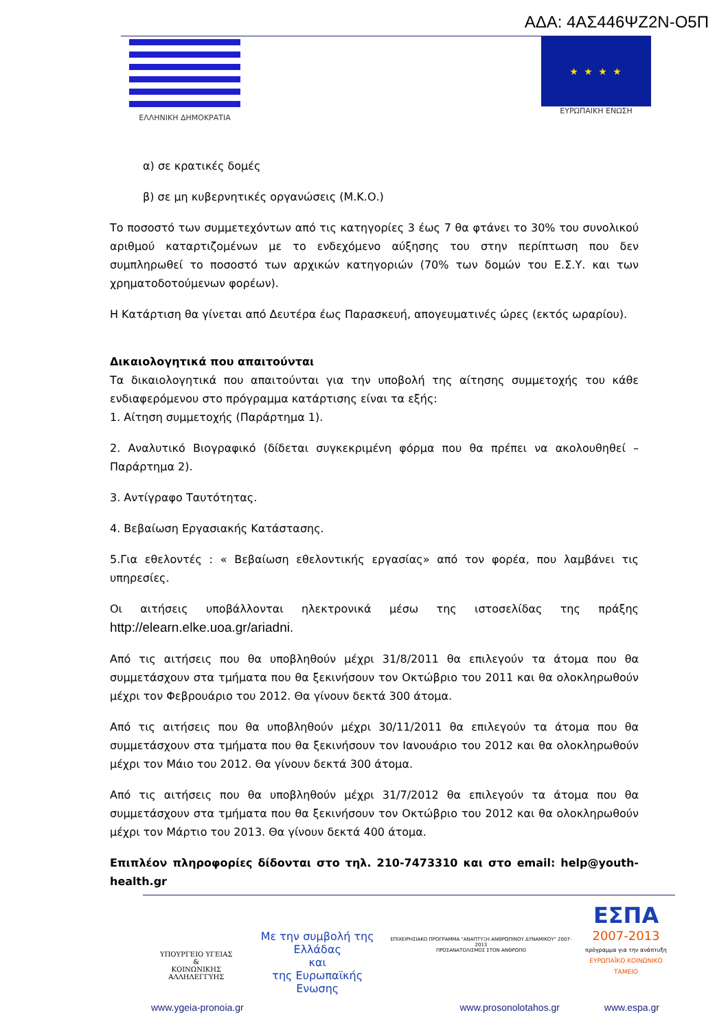ΑΔΑ: 4ΑΣ446ΨΖ2Ν-Ο5Π
ΕΛΛΗΝΙΚΗ ΔΗΜΟΚΡΑΤΙΑ
★ ★ ★ ★
ΕΥΡΩΠΑΙΚΗ ΕΝΩΣΗ
α) σε κρατικές δομές
β) σε μη κυβερνητικές οργανώσεις (Μ.Κ.Ο.)
Το ποσοστό των συμμετεχόντων από τις κατηγορίες 3 έως 7 θα φτάνει το 30% του συνολικού αριθμού καταρτιζομένων με το ενδεχόμενο αύξησης του στην περίπτωση που δεν συμπληρωθεί το ποσοστό των αρχικών κατηγοριών (70% των δομών του Ε.Σ.Υ. και των χρηματοδοτούμενων φορέων).
Η Κατάρτιση θα γίνεται από Δευτέρα έως Παρασκευή, απογευματινές ώρες (εκτός ωραρίου).
Δικαιολογητικά που απαιτούνται
Τα δικαιολογητικά που απαιτούνται για την υποβολή της αίτησης συμμετοχής του κάθε ενδιαφερόμενου στο πρόγραμμα κατάρτισης είναι τα εξής:
1. Αίτηση συμμετοχής (Παράρτημα 1).
2. Αναλυτικό Βιογραφικό (δίδεται συγκεκριμένη φόρμα που θα πρέπει να ακολουθηθεί – Παράρτημα 2).
3. Αντίγραφο Ταυτότητας.
4. Βεβαίωση Εργασιακής Κατάστασης.
5.Για εθελοντές : « Βεβαίωση εθελοντικής εργασίας» από τον φορέα, που λαμβάνει τις υπηρεσίες.
Οι αιτήσεις υποβάλλονται ηλεκτρονικά μέσω της ιστοσελίδας της πράξης http://elearn.elke.uoa.gr/ariadni.
Από τις αιτήσεις που θα υποβληθούν μέχρι 31/8/2011 θα επιλεγούν τα άτομα που θα συμμετάσχουν στα τμήματα που θα ξεκινήσουν τον Οκτώβριο του 2011 και θα ολοκληρωθούν μέχρι τον Φεβρουάριο του 2012. Θα γίνουν δεκτά 300 άτομα.
Από τις αιτήσεις που θα υποβληθούν μέχρι 30/11/2011 θα επιλεγούν τα άτομα που θα συμμετάσχουν στα τμήματα που θα ξεκινήσουν τον Ιανουάριο του 2012 και θα ολοκληρωθούν μέχρι τον Μάιο του 2012. Θα γίνουν δεκτά 300 άτομα.
Από τις αιτήσεις που θα υποβληθούν μέχρι 31/7/2012 θα επιλεγούν τα άτομα που θα συμμετάσχουν στα τμήματα που θα ξεκινήσουν τον Οκτώβριο του 2012 και θα ολοκληρωθούν μέχρι τον Μάρτιο του 2013. Θα γίνουν δεκτά 400 άτομα.
Επιπλέον πληροφορίες δίδονται στο τηλ. 210-7473310 και στο email: help@youth-health.gr
ΥΠΟΥΡΓΕΙΟ ΥΓΕΙΑΣ
&
ΚΟΙΝΩΝΙΚΗΣ ΑΛΛΗΛΕΓΓΥΗΣ
Με την συμβολή της
Ελλάδας
και
της Ευρωπαϊκής Ενωσης
ΕΠΙΧΕΙΡΗΣΙΑΚΟ ΠΡΟΓΡΑΜΜΑ "ΑΝΑΠΤΥΞΗ ΑΝΘΡΩΠΙΝΟΥ ΔΥΝΑΜΙΚΟΥ" 2007-2013
ΠΡΟΣΑΝΑΤΟΛΙΣΜΟΣ ΣΤΟΝ ΑΝΘΡΩΠΟ
ΕΣΠΑ
2007-2013
πρόγραμμα για την ανάπτυξη
ΕΥΡΩΠΑΪΚΟ ΚΟΙΝΩΝΙΚΟ ΤΑΜΕΙΟ
www.ygeia-pronoia.gr www.prosonolotahos.gr www.espa.gr